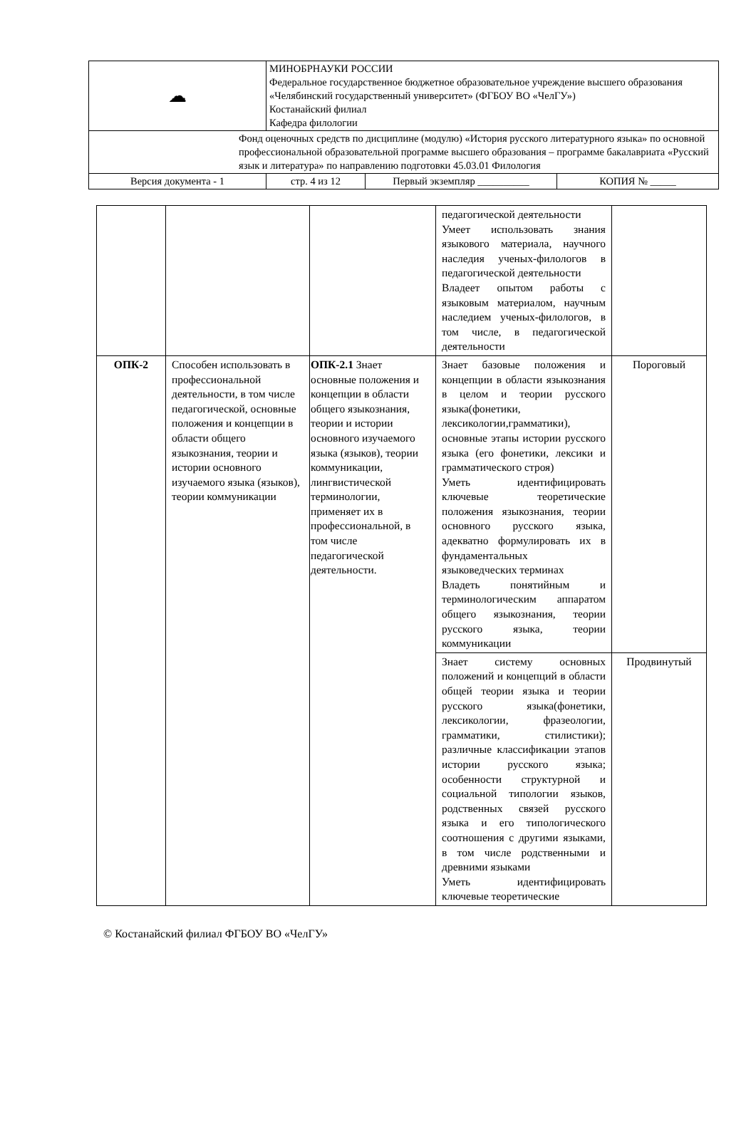| ☁ | МИНОБРНАУКИ РОССИИ Федеральное государственное бюджетное образовательное учреждение высшего образования «Челябинский государственный университет» (ФГБОУ ВО «ЧелГУ») Костанайский филиал Кафедра филологии | | |
| Фонд оценочных средств по дисциплине (модулю) «История русского литературного языка» по основной профессиональной образовательной программе высшего образования – программе бакалавриата «Русский язык и литература» по направлению подготовки 45.03.01 Филология | | | |
| Версия документа - 1 | стр. 4 из 12 | Первый экземпляр __________ | КОПИЯ № _____ |
| | | | педагогической деятельности Умеет использовать знания языкового материала, научного наследия ученых-филологов в педагогической деятельности Владеет опытом работы с языковым материалом, научным наследием ученых-филологов, в том числе, в педагогической деятельности | |
| ОПК-2 | Способен использовать в профессиональной деятельности, в том числе педагогической, основные положения и концепции в области общего языкознания, теории и истории основного изучаемого языка (языков), теории коммуникации | ОПК-2.1 Знает основные положения и концепции в области общего языкознания, теории и истории основного изучаемого языка (языков), теории коммуникации, лингвистической терминологии, применяет их в профессиональной, в том числе педагогической деятельности. | Знает базовые положения и концепции в области языкознания в целом и теории русского языка(фонетики, лексикологии,грамматики), основные этапы истории русского языка (его фонетики, лексики и грамматического строя) Уметь идентифицировать ключевые теоретические положения языкознания, теории основного русского языка, адекватно формулировать их в фундаментальных языковедческих терминах Владеть понятийным и терминологическим аппаратом общего языкознания, теории русского языка, теории коммуникации | Пороговый |
| | | | Знает систему основных положений и концепций в области общей теории языка и теории русского языка(фонетики, лексикологии, фразеологии, грамматики, стилистики); различные классификации этапов истории русского языка; особенности структурной и социальной типологии языков, родственных связей русского языка и его типологического соотношения с другими языками, в том числе родственными и древними языками Уметь идентифицировать ключевые теоретические | Продвинутый |
© Костанайский филиал ФГБОУ ВО «ЧелГУ»